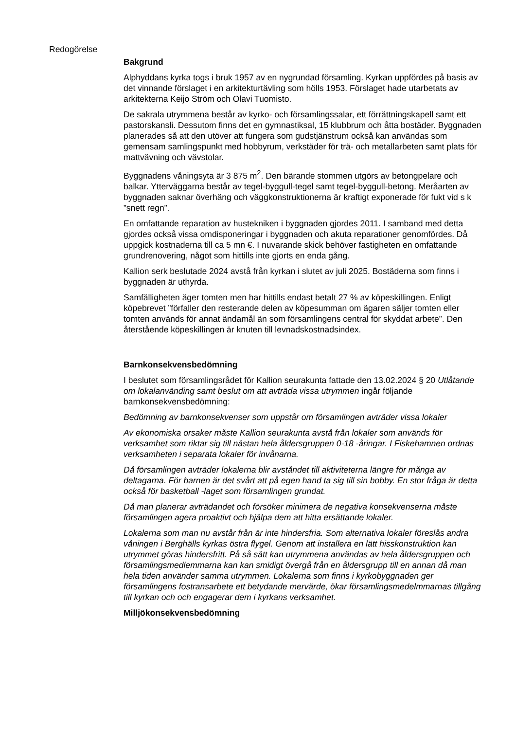Redogörelse
Bakgrund
Alphyddans kyrka togs i bruk 1957 av en nygrundad församling. Kyrkan uppfördes på basis av det vinnande förslaget i en arkitekturtävling som hölls 1953. Förslaget hade utarbetats av arkitekterna Keijo Ström och Olavi Tuomisto.
De sakrala utrymmena består av kyrko- och församlingssalar, ett förrättningskapell samt ett pastorskansli. Dessutom finns det en gymnastiksal, 15 klubbrum och åtta bostäder. Byggnaden planerades så att den utöver att fungera som gudstjänstrum också kan användas som gemensam samlingspunkt med hobbyrum, verkstäder för trä- och metallarbeten samt plats för mattvävning och vävstolar.
Byggnadens våningsyta är 3 875 m<sup>2</sup>. Den bärande stommen utgörs av betongpelare och balkar. Ytterväggarna består av tegel-byggull-tegel samt tegel-byggull-betong. Meråarten av byggnaden saknar överhäng och väggkonstruktionerna är kraftigt exponerade för fukt vid s k ”snett regn”.
En omfattande reparation av hustekniken i byggnaden gjordes 2011. I samband med detta gjordes också vissa omdisponeringar i byggnaden och akuta reparationer genomfördes. Då uppgick kostnaderna till ca 5 mn €. I nuvarande skick behöver fastigheten en omfattande grundrenovering, något som hittills inte gjorts en enda gång.
Kallion serk beslutade 2024 avstå från kyrkan i slutet av juli 2025. Bostäderna som finns i byggnaden är uthyrda.
Samfälligheten äger tomten men har hittills endast betalt 27 % av köpeskillingen. Enligt köpebrevet ”förfaller den resterande delen av köpesumman om ägaren säljer tomten eller tomten används för annat ändamål än som församlingens central för skyddat arbete”. Den återstående köpeskillingen är knuten till levnadskostnadsindex.
Barnkonsekvensbedömning
I beslutet som församlingsrådet för Kallion seurakunta fattade den 13.02.2024 § 20 Utlåtande om lokalanvänding samt beslut om att avträda vissa utrymmen ingår följande barnkonsekvensbedömning:
Bedömning av barnkonsekvenser som uppstår om församlingen avträder vissa lokaler
Av ekonomiska orsaker måste Kallion seurakunta avstå från lokaler som används för verksamhet som riktar sig till nästan hela åldersgruppen 0-18 -åringar. I Fiskehamnen ordnas verksamheten i separata lokaler för invånarna.
Då församlingen avträder lokalerna blir avståndet till aktiviteterna längre för många av deltagarna. För barnen är det svårt att på egen hand ta sig till sin bobby. En stor fråga är detta också för basketball -laget som församlingen grundat.
Då man planerar avträdandet och försöker minimera de negativa konsekvenserna måste församlingen agera proaktivt och hjälpa dem att hitta ersättande lokaler.
Lokalerna som man nu avstår från är inte hindersfria. Som alternativa lokaler föreslås andra våningen i Berghälls kyrkas östra flygel. Genom att installera en lätt hisskonstruktion kan utrymmet göras hindersfritt. På så sätt kan utrymmena användas av hela åldersgruppen och församlingsmedlemmarna kan kan smidigt övergå från en åldersgrupp till en annan då man hela tiden använder samma utrymmen. Lokalerna som finns i kyrkobyggnaden ger församlingens fostransarbete ett betydande mervärde, ökar församlingsmedelmmarnas tillgång till kyrkan och och engagerar dem i kyrkans verksamhet.
Milljökonsekvensbedömning